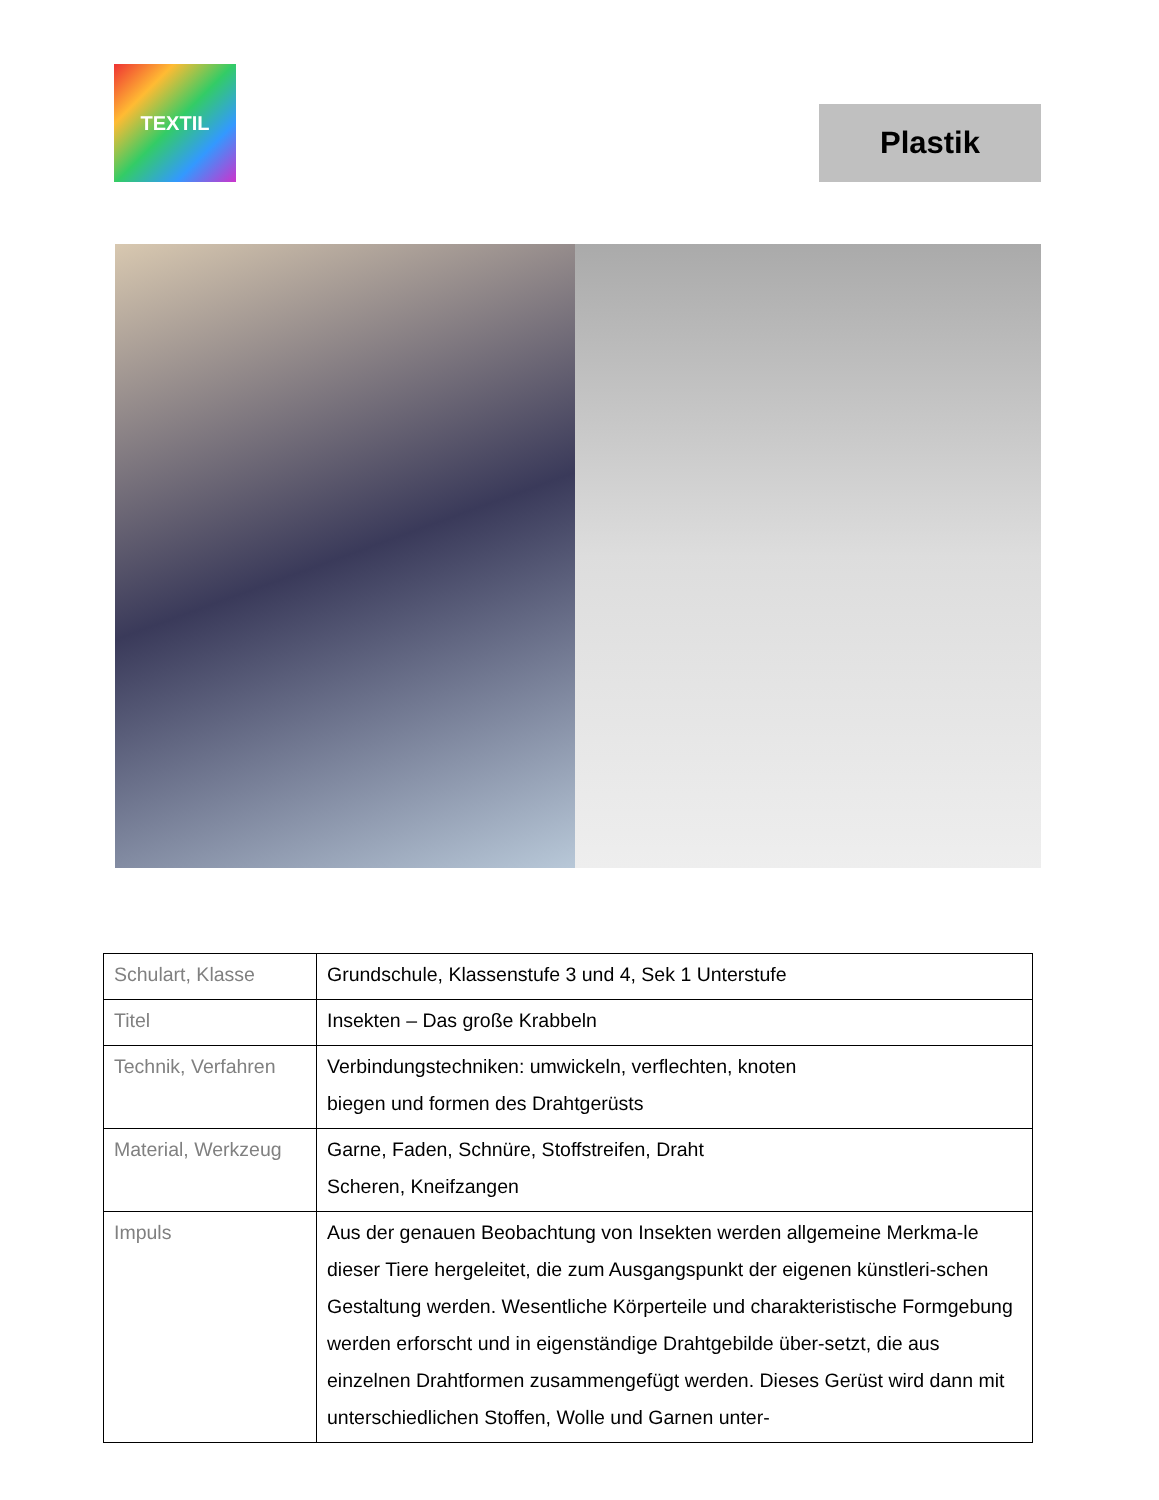TEXTIL
Plastik
| Schulart, Klasse | Grundschule, Klassenstufe 3 und 4, Sek 1 Unterstufe |
| Titel | Insekten – Das große Krabbeln |
| Technik, Verfahren | Verbindungstechniken: umwickeln, verflechten, knoten biegen und formen des Drahtgerüsts |
| Material, Werkzeug | Garne, Faden, Schnüre, Stoffstreifen, Draht Scheren, Kneifzangen |
| Impuls | Aus der genauen Beobachtung von Insekten werden allgemeine Merkma-le dieser Tiere hergeleitet, die zum Ausgangspunkt der eigenen künstleri-schen Gestaltung werden. Wesentliche Körperteile und charakteristische Formgebung werden erforscht und in eigenständige Drahtgebilde über-setzt, die aus einzelnen Drahtformen zusammengefügt werden. Dieses Gerüst wird dann mit unterschiedlichen Stoffen, Wolle und Garnen unter- |